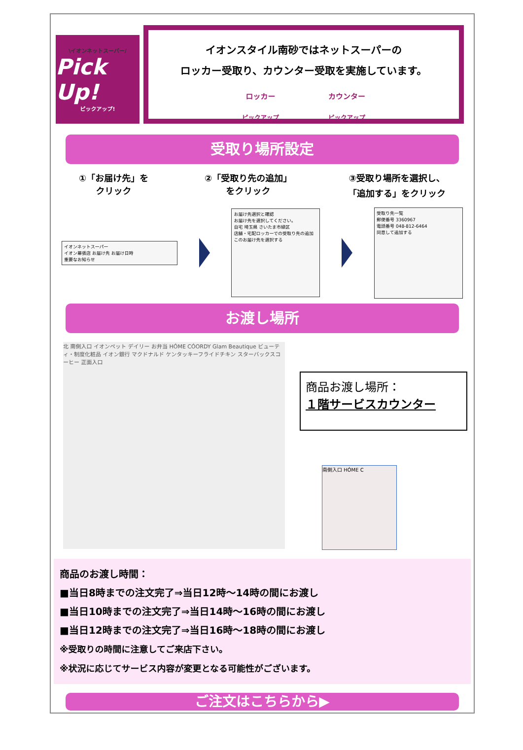\イオンネットスーパー/
Pick Up!
ピックアップ!
イオンスタイル南砂ではネットスーパーの
ロッカー受取り、カウンター受取を実施しています。
ロッカー
ピックアップ
カウンター
ピックアップ
受取り場所設定
①「お届け先」を
クリック
②「受取り先の追加」
をクリック
③受取り場所を選択し、
「追加する」をクリック
イオンネットスーパー
イオン幕張店 お届け先 お届け日時
重要なお知らせ
お届け先選択と確認
お届け先を選択してください。
自宅 埼玉県 さいたま市緑区
店舗・宅配ロッカーでの受取り先の追加
このお届け先を選択する
受取り先一覧
郵便番号 3360967
電話番号 048-812-6464
同意して追加する
お渡し場所
北 南側入口 イオンペット デイリー お弁当 HÓME CÓORDY Glam Beautique ビューティ・制度化粧品 イオン銀行 マクドナルド ケンタッキーフライドチキン スターバックスコーヒー 正面入口
商品お渡し場所：
１階サービスカウンター
南側入口 HÓME C
商品のお渡し時間：
■当日8時までの注文完了⇒当日12時～14時の間にお渡し
■当日10時までの注文完了⇒当日14時～16時の間にお渡し
■当日12時までの注文完了⇒当日16時～18時の間にお渡し
※受取りの時間に注意してご来店下さい。
※状況に応じてサービス内容が変更となる可能性がございます。
ご注文はこちらから▶